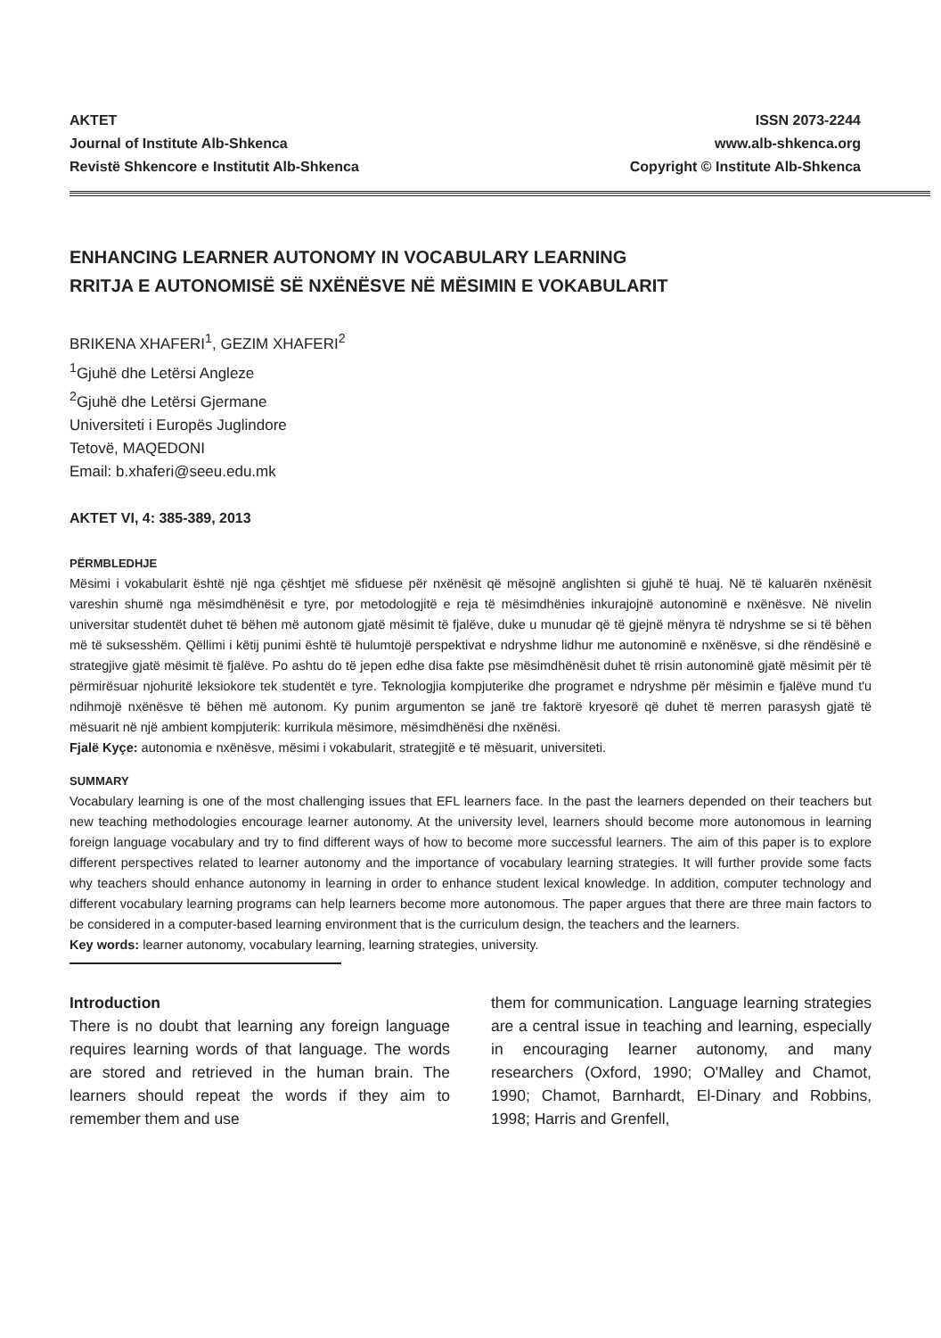AKTET
Journal of Institute Alb-Shkenca
Revistë Shkencore e Institutit Alb-Shkenca
ISSN 2073-2244
www.alb-shkenca.org
Copyright © Institute Alb-Shkenca
ENHANCING LEARNER AUTONOMY IN VOCABULARY LEARNING
RRITJA E AUTONOMISË SË NXËNËSVE NË MËSIMIN E VOKABULARIT
BRIKENA XHAFERI<sup>1</sup>, GEZIM XHAFERI<sup>2</sup>
<sup>1</sup> Gjuhë dhe Letërsi Angleze
<sup>2</sup> Gjuhë dhe Letërsi Gjermane
Universiteti i Europës Juglindore
Tetovë, MAQEDONI
Email: b.xhaferi@seeu.edu.mk
AKTET VI, 4: 385-389, 2013
PËRMBLEDHJE
Mësimi i vokabularit është një nga çështjet më sfiduese për nxënësit që mësojnë anglishten si gjuhë të huaj. Në të kaluarën nxënësit vareshin shumë nga mësimdhënësit e tyre, por metodologjitë e reja të mësimdhënies inkurajojnë autonominë e nxënësve. Në nivelin universitar studentët duhet të bëhen më autonom gjatë mësimit të fjalëve, duke u munudar që të gjejnë mënyra të ndryshme se si të bëhen më të suksesshëm. Qëllimi i këtij punimi është të hulumtojë perspektivat e ndryshme lidhur me autonominë e nxënësve, si dhe rëndësinë e strategjive gjatë mësimit të fjalëve. Po ashtu do të jepen edhe disa fakte pse mësimdhënësit duhet të rrisin autonominë gjatë mësimit për të përmirësuar njohuritë leksiokore tek studentët e tyre. Teknologjia kompjuterike dhe programet e ndryshme për mësimin e fjalëve mund t'u ndihmojë nxënësve të bëhen më autonom. Ky punim argumenton se janë tre faktorë kryesorë që duhet të merren parasysh gjatë të mësuarit në një ambient kompjuterik: kurrikula mësimore, mësimdhënësi dhe nxënësi.
Fjalë Kyçe: autonomia e nxënësve, mësimi i vokabularit, strategjitë e të mësuarit, universiteti.
SUMMARY
Vocabulary learning is one of the most challenging issues that EFL learners face. In the past the learners depended on their teachers but new teaching methodologies encourage learner autonomy. At the university level, learners should become more autonomous in learning foreign language vocabulary and try to find different ways of how to become more successful learners. The aim of this paper is to explore different perspectives related to learner autonomy and the importance of vocabulary learning strategies. It will further provide some facts why teachers should enhance autonomy in learning in order to enhance student lexical knowledge. In addition, computer technology and different vocabulary learning programs can help learners become more autonomous. The paper argues that there are three main factors to be considered in a computer-based learning environment that is the curriculum design, the teachers and the learners.
Key words: learner autonomy, vocabulary learning, learning strategies, university.
Introduction
There is no doubt that learning any foreign language requires learning words of that language. The words are stored and retrieved in the human brain. The learners should repeat the words if they aim to remember them and use
them for communication. Language learning strategies are a central issue in teaching and learning, especially in encouraging learner autonomy, and many researchers (Oxford, 1990; O'Malley and Chamot, 1990; Chamot, Barnhardt, El-Dinary and Robbins, 1998; Harris and Grenfell,